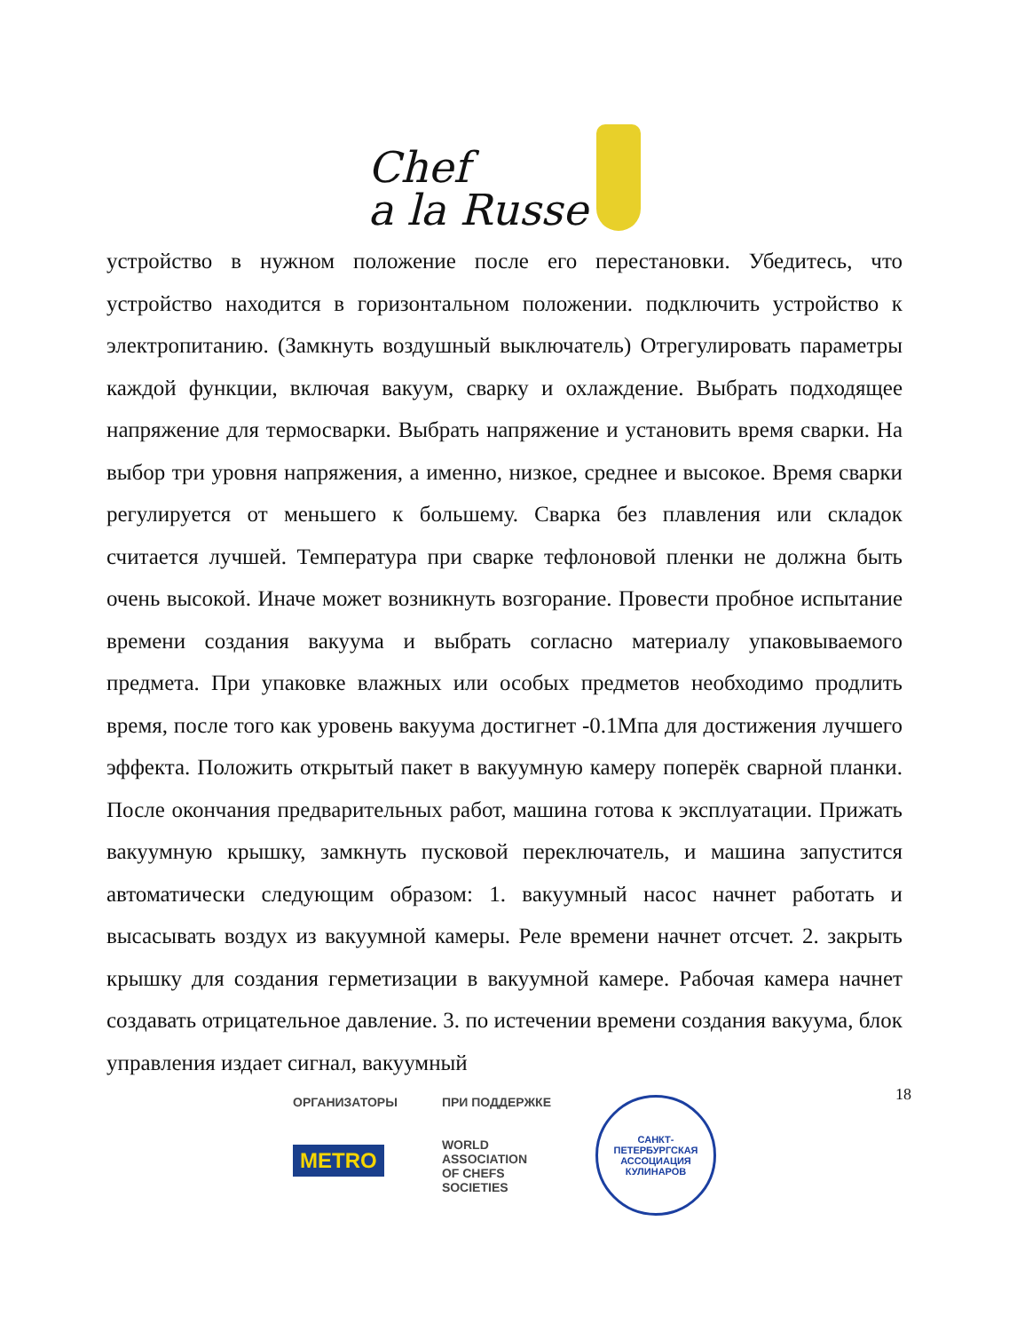Chef
a la Russe
устройство в нужном положение после его перестановки. Убедитесь, что устройство находится в горизонтальном положении. подключить устройство к электропитанию. (Замкнуть воздушный выключатель) Отрегулировать параметры каждой функции, включая вакуум, сварку и охлаждение. Выбрать подходящее напряжение для термосварки. Выбрать напряжение и установить время сварки. На выбор три уровня напряжения, а именно, низкое, среднее и высокое. Время сварки регулируется от меньшего к большему. Сварка без плавления или складок считается лучшей. Температура при сварке тефлоновой пленки не должна быть очень высокой. Иначе может возникнуть возгорание. Провести пробное испытание времени создания вакуума и выбрать согласно материалу упаковываемого предмета. При упаковке влажных или особых предметов необходимо продлить время, после того как уровень вакуума достигнет -0.1Мпа для достижения лучшего эффекта. Положить открытый пакет в вакуумную камеру поперёк сварной планки. После окончания предварительных работ, машина готова к эксплуатации. Прижать вакуумную крышку, замкнуть пусковой переключатель, и машина запустится автоматически следующим образом: 1. вакуумный насос начнет работать и высасывать воздух из вакуумной камеры. Реле времени начнет отсчет. 2. закрыть крышку для создания герметизации в вакуумной камере. Рабочая камера начнет создавать отрицательное давление. 3. по истечении времени создания вакуума, блок управления издает сигнал, вакуумный
18
ОРГАНИЗАТОРЫ
METRO
ПРИ ПОДДЕРЖКЕ
WORLD
ASSOCIATION
OF CHEFS
SOCIETIES
САНКТ-ПЕТЕРБУРГСКАЯ
АССОЦИАЦИЯ КУЛИНАРОВ